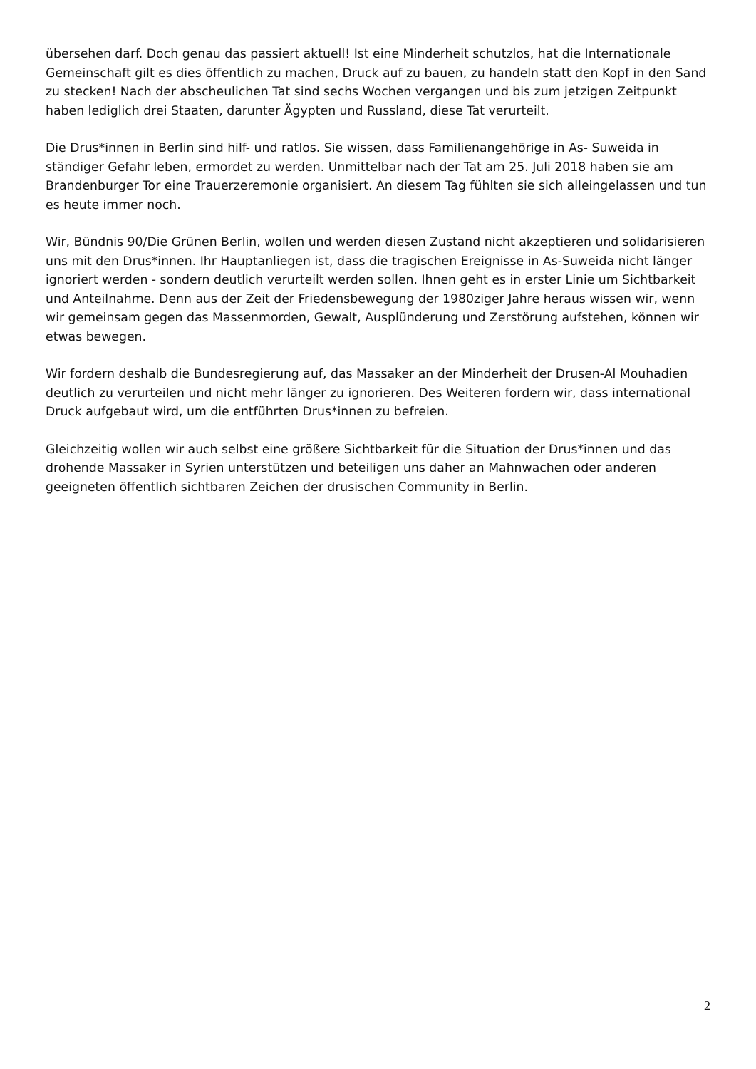übersehen darf. Doch genau das passiert aktuell! Ist eine Minderheit schutzlos, hat die Internationale Gemeinschaft gilt es dies öffentlich zu machen, Druck auf zu bauen, zu handeln statt den Kopf in den Sand zu stecken! Nach der abscheulichen Tat sind sechs Wochen vergangen und bis zum jetzigen Zeitpunkt haben lediglich drei Staaten, darunter Ägypten und Russland, diese Tat verurteilt.
Die Drus*innen in Berlin sind hilf- und ratlos. Sie wissen, dass Familienangehörige in As- Suweida in ständiger Gefahr leben, ermordet zu werden. Unmittelbar nach der Tat am 25. Juli 2018 haben sie am Brandenburger Tor eine Trauerzeremonie organisiert. An diesem Tag fühlten sie sich alleingelassen und tun es heute immer noch.
Wir, Bündnis 90/Die Grünen Berlin, wollen und werden diesen Zustand nicht akzeptieren und solidarisieren uns mit den Drus*innen. Ihr Hauptanliegen ist, dass die tragischen Ereignisse in As-Suweida nicht länger ignoriert werden - sondern deutlich verurteilt werden sollen. Ihnen geht es in erster Linie um Sichtbarkeit und Anteilnahme. Denn aus der Zeit der Friedensbewegung der 1980ziger Jahre heraus wissen wir, wenn wir gemeinsam gegen das Massenmorden, Gewalt, Ausplünderung und Zerstörung aufstehen, können wir etwas bewegen.
Wir fordern deshalb die Bundesregierung auf, das Massaker an der Minderheit der Drusen-Al Mouhadien deutlich zu verurteilen und nicht mehr länger zu ignorieren. Des Weiteren fordern wir, dass international Druck aufgebaut wird, um die entführten Drus*innen zu befreien.
Gleichzeitig wollen wir auch selbst eine größere Sichtbarkeit für die Situation der Drus*innen und das drohende Massaker in Syrien unterstützen und beteiligen uns daher an Mahnwachen oder anderen geeigneten öffentlich sichtbaren Zeichen der drusischen Community in Berlin.
2